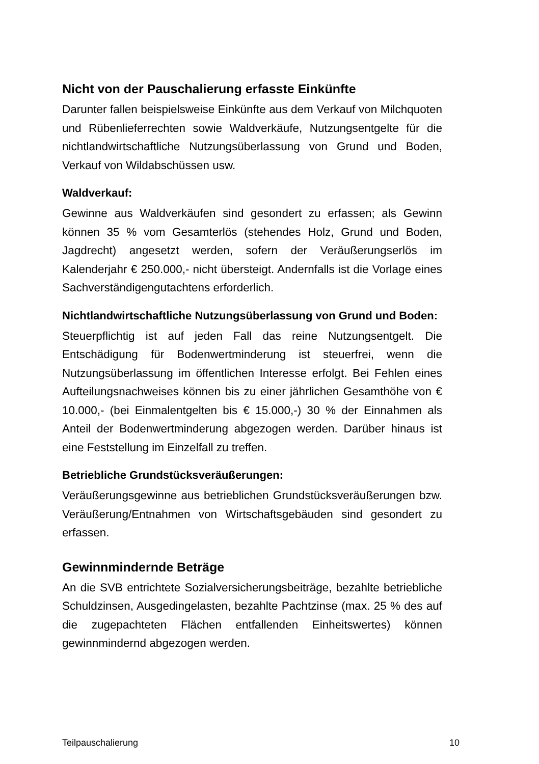Nicht von der Pauschalierung erfasste Einkünfte
Darunter fallen beispielsweise Einkünfte aus dem Verkauf von Milchquoten und Rübenlieferrechten sowie Waldverkäufe, Nutzungsentgelte für die nichtlandwirtschaftliche Nutzungsüberlassung von Grund und Boden, Verkauf von Wildabschüssen usw.
Waldverkauf:
Gewinne aus Waldverkäufen sind gesondert zu erfassen; als Gewinn können 35 % vom Gesamterlös (stehendes Holz, Grund und Boden, Jagdrecht) angesetzt werden, sofern der Veräußerungserlös im Kalenderjahr € 250.000,- nicht übersteigt. Andernfalls ist die Vorlage eines Sachverständigengutachtens erforderlich.
Nichtlandwirtschaftliche Nutzungsüberlassung von Grund und Boden:
Steuerpflichtig ist auf jeden Fall das reine Nutzungsentgelt. Die Entschädigung für Bodenwertminderung ist steuerfrei, wenn die Nutzungsüberlassung im öffentlichen Interesse erfolgt. Bei Fehlen eines Aufteilungsnachweises können bis zu einer jährlichen Gesamthöhe von € 10.000,- (bei Einmalentgelten bis € 15.000,-) 30 % der Einnahmen als Anteil der Bodenwertminderung abgezogen werden. Darüber hinaus ist eine Feststellung im Einzelfall zu treffen.
Betriebliche Grundstücksveräußerungen:
Veräußerungsgewinne aus betrieblichen Grundstücksveräußerungen bzw. Veräußerung/Entnahmen von Wirtschaftsgebäuden sind gesondert zu erfassen.
Gewinnmindernde Beträge
An die SVB entrichtete Sozialversicherungsbeiträge, bezahlte betriebliche Schuldzinsen, Ausgedingelasten, bezahlte Pachtzinse (max. 25 % des auf die zugepachteten Flächen entfallenden Einheitswertes) können gewinnmindernd abgezogen werden.
Teilpauschalierung 10